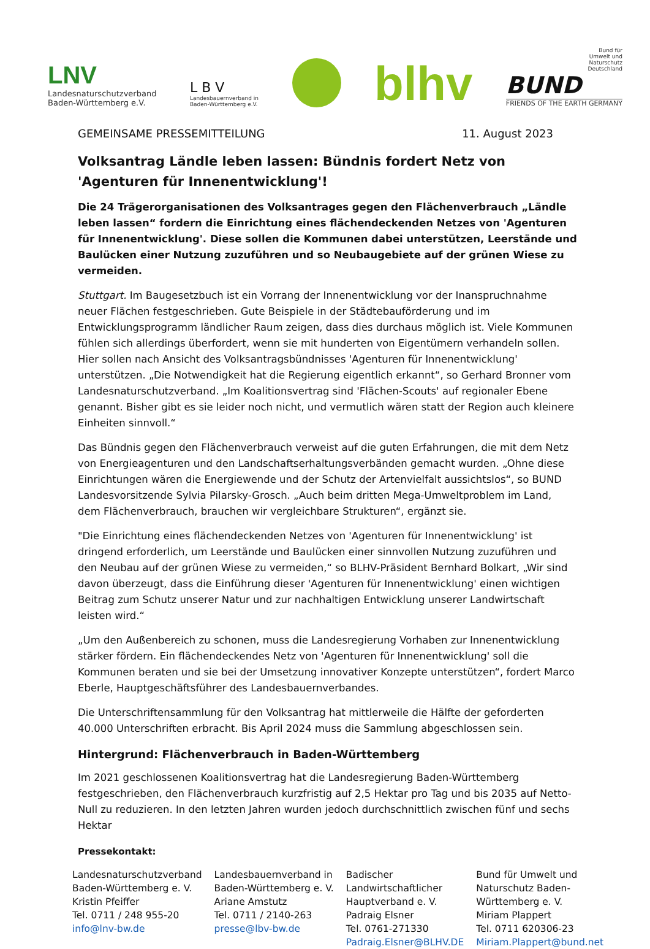LNV
Landesnaturschutzverband
Baden-Württemberg e.V.
L B V
Landesbauernverband in
Baden-Württemberg e.V.
blhv
Bund für
Umwelt und
Naturschutz
Deutschland
BUND
FRIENDS OF THE EARTH GERMANY
GEMEINSAME PRESSEMITTEILUNG 11. August 2023
Volksantrag Ländle leben lassen: Bündnis fordert Netz von 'Agenturen für Innenentwicklung'!
Die 24 Trägerorganisationen des Volksantrages gegen den Flächenverbrauch „Ländle leben lassen“ fordern die Einrichtung eines flächendeckenden Netzes von 'Agenturen für Innenentwicklung'. Diese sollen die Kommunen dabei unterstützen, Leerstände und Baulücken einer Nutzung zuzuführen und so Neubaugebiete auf der grünen Wiese zu vermeiden.
Stuttgart. Im Baugesetzbuch ist ein Vorrang der Innenentwicklung vor der Inanspruchnahme neuer Flächen festgeschrieben. Gute Beispiele in der Städtebauförderung und im Entwicklungsprogramm ländlicher Raum zeigen, dass dies durchaus möglich ist. Viele Kommunen fühlen sich allerdings überfordert, wenn sie mit hunderten von Eigentümern verhandeln sollen. Hier sollen nach Ansicht des Volksantragsbündnisses 'Agenturen für Innenentwicklung' unterstützen. „Die Notwendigkeit hat die Regierung eigentlich erkannt“, so Gerhard Bronner vom Landesnaturschutzverband. „Im Koalitionsvertrag sind 'Flächen-Scouts' auf regionaler Ebene genannt. Bisher gibt es sie leider noch nicht, und vermutlich wären statt der Region auch kleinere Einheiten sinnvoll.“
Das Bündnis gegen den Flächenverbrauch verweist auf die guten Erfahrungen, die mit dem Netz von Energieagenturen und den Landschaftserhaltungsverbänden gemacht wurden. „Ohne diese Einrichtungen wären die Energiewende und der Schutz der Artenvielfalt aussichtslos“, so BUND Landesvorsitzende Sylvia Pilarsky-Grosch. „Auch beim dritten Mega-Umweltproblem im Land, dem Flächenverbrauch, brauchen wir vergleichbare Strukturen“, ergänzt sie.
"Die Einrichtung eines flächendeckenden Netzes von 'Agenturen für Innenentwicklung' ist dringend erforderlich, um Leerstände und Baulücken einer sinnvollen Nutzung zuzuführen und den Neubau auf der grünen Wiese zu vermeiden,“ so BLHV-Präsident Bernhard Bolkart, „Wir sind davon überzeugt, dass die Einführung dieser 'Agenturen für Innenentwicklung' einen wichtigen Beitrag zum Schutz unserer Natur und zur nachhaltigen Entwicklung unserer Landwirtschaft leisten wird.“
„Um den Außenbereich zu schonen, muss die Landesregierung Vorhaben zur Innenentwicklung stärker fördern. Ein flächendeckendes Netz von 'Agenturen für Innenentwicklung' soll die Kommunen beraten und sie bei der Umsetzung innovativer Konzepte unterstützen“, fordert Marco Eberle, Hauptgeschäftsführer des Landesbauernverbandes.
Die Unterschriftensammlung für den Volksantrag hat mittlerweile die Hälfte der geforderten 40.000 Unterschriften erbracht. Bis April 2024 muss die Sammlung abgeschlossen sein.
Hintergrund: Flächenverbrauch in Baden-Württemberg
Im 2021 geschlossenen Koalitionsvertrag hat die Landesregierung Baden-Württemberg festgeschrieben, den Flächenverbrauch kurzfristig auf 2,5 Hektar pro Tag und bis 2035 auf Netto-Null zu reduzieren. In den letzten Jahren wurden jedoch durchschnittlich zwischen fünf und sechs Hektar
Pressekontakt:
Landesnaturschutzverband
Baden-Württemberg e. V.
Kristin Pfeiffer
Tel. 0711 / 248 955-20
info@lnv-bw.de
Landesbauernverband in
Baden-Württemberg e. V.
Ariane Amstutz
Tel. 0711 / 2140-263
presse@lbv-bw.de
Badischer
Landwirtschaftlicher
Hauptverband e. V.
Padraig Elsner
Tel. 0761-271330
Padraig.Elsner@BLHV.DE
Bund für Umwelt und
Naturschutz Baden-
Württemberg e. V.
Miriam Plappert
Tel. 0711 620306-23
Miriam.Plappert@bund.net